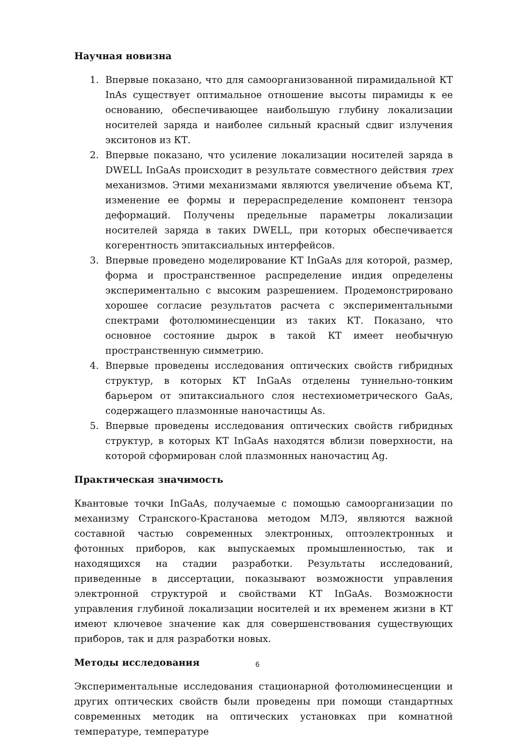Научная новизна
1. Впервые показано, что для самоорганизованной пирамидальной КТ InAs существует оптимальное отношение высоты пирамиды к ее основанию, обеспечивающее наибольшую глубину локализации носителей заряда и наиболее сильный красный сдвиг излучения экситонов из КТ.
2. Впервые показано, что усиление локализации носителей заряда в DWELL InGaAs происходит в результате совместного действия трех механизмов. Этими механизмами являются увеличение объема КТ, изменение ее формы и перераспределение компонент тензора деформаций. Получены предельные параметры локализации носителей заряда в таких DWELL, при которых обеспечивается когерентность эпитаксиальных интерфейсов.
3. Впервые проведено моделирование КТ InGaAs для которой, размер, форма и пространственное распределение индия определены экспериментально с высоким разрешением. Продемонстрировано хорошее согласие результатов расчета с экспериментальными спектрами фотолюминесценции из таких КТ. Показано, что основное состояние дырок в такой КТ имеет необычную пространственную симметрию.
4. Впервые проведены исследования оптических свойств гибридных структур, в которых КТ InGaAs отделены туннельно-тонким барьером от эпитаксиального слоя нестехиометрического GaAs, содержащего плазмонные наночастицы As.
5. Впервые проведены исследования оптических свойств гибридных структур, в которых КТ InGaAs находятся вблизи поверхности, на которой сформирован слой плазмонных наночастиц Ag.
Практическая значимость
Квантовые точки InGaAs, получаемые с помощью самоорганизации по механизму Странского-Крастанова методом МЛЭ, являются важной составной частью современных электронных, оптоэлектронных и фотонных приборов, как выпускаемых промышленностью, так и находящихся на стадии разработки. Результаты исследований, приведенные в диссертации, показывают возможности управления электронной структурой и свойствами КТ InGaAs. Возможности управления глубиной локализации носителей и их временем жизни в КТ имеют ключевое значение как для совершенствования существующих приборов, так и для разработки новых.
Методы исследования
Экспериментальные исследования стационарной фотолюминесценции и других оптических свойств были проведены при помощи стандартных современных методик на оптических установках при комнатной температуре, температуре
6